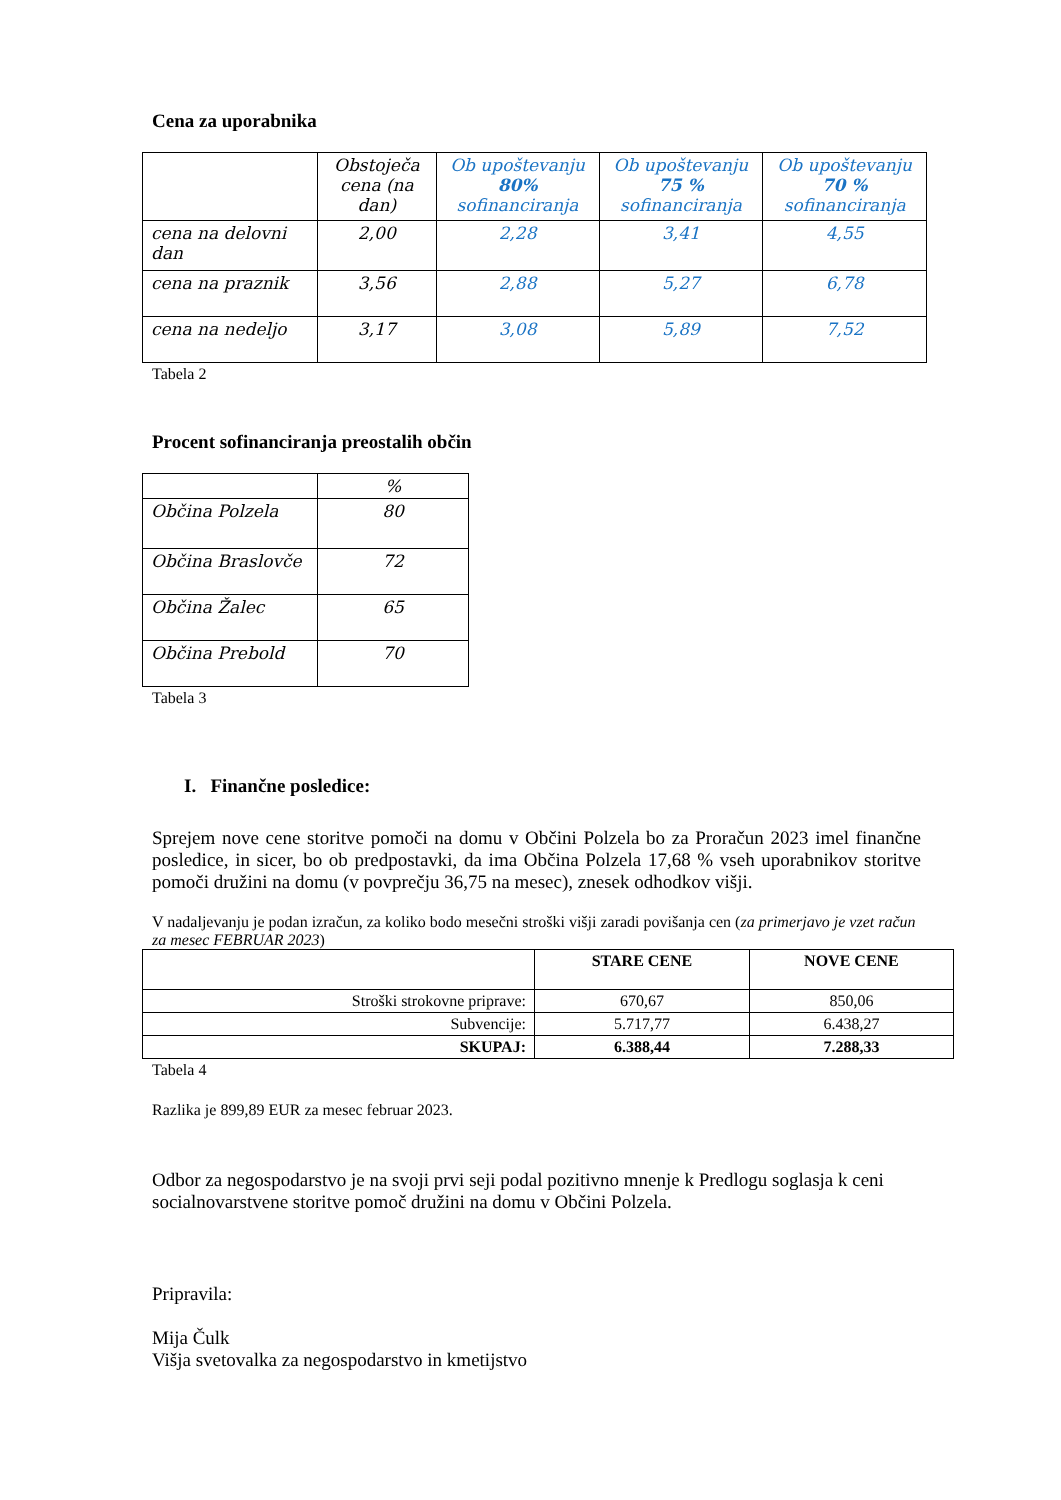Cena za uporabnika
| | Obstoječa cena (na dan) | Ob upoštevanju 80% sofinanciranja | Ob upoštevanju 75 % sofinanciranja | Ob upoštevanju 70 % sofinanciranja |
| --- | --- | --- | --- | --- |
| cena na delovni dan | 2,00 | 2,28 | 3,41 | 4,55 |
| cena na praznik | 3,56 | 2,88 | 5,27 | 6,78 |
| cena na nedeljo | 3,17 | 3,08 | 5,89 | 7,52 |
Tabela 2
Procent sofinanciranja preostalih občin
| | % |
| Občina Polzela | 80 |
| Občina Braslovče | 72 |
| Občina Žalec | 65 |
| Občina Prebold | 70 |
Tabela 3
I. Finančne posledice:
Sprejem nove cene storitve pomoči na domu v Občini Polzela bo za Proračun 2023 imel finančne posledice, in sicer, bo ob predpostavki, da ima Občina Polzela 17,68 % vseh uporabnikov storitve pomoči družini na domu (v povprečju 36,75 na mesec), znesek odhodkov višji.
V nadaljevanju je podan izračun, za koliko bodo mesečni stroški višji zaradi povišanja cen (za primerjavo je vzet račun za mesec FEBRUAR 2023)
| | STARE CENE | NOVE CENE |
| --- | --- | --- |
| Stroški strokovne priprave: | 670,67 | 850,06 |
| Subvencije: | 5.717,77 | 6.438,27 |
| SKUPAJ: | 6.388,44 | 7.288,33 |
Tabela 4
Razlika je 899,89 EUR za mesec februar 2023.
Odbor za negospodarstvo je na svoji prvi seji podal pozitivno mnenje k Predlogu soglasja k ceni socialnovarstvene storitve pomoč družini na domu v Občini Polzela.
Pripravila:
Mija Čulk
Višja svetovalka za negospodarstvo in kmetijstvo